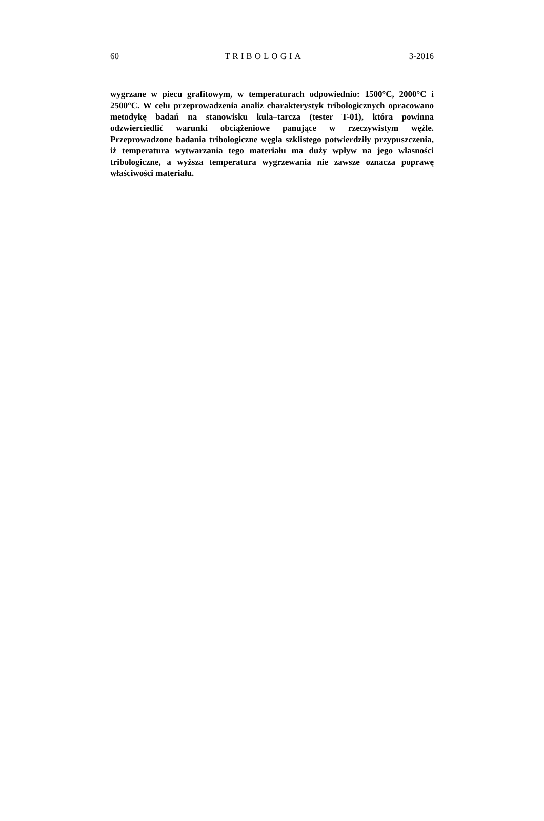60 TRIBOLOGIA 3-2016
wygrzane w piecu grafitowym, w temperaturach odpowiednio: 1500°C, 2000°C i 2500°C. W celu przeprowadzenia analiz charakterystyk tribo­logicznych opracowano metodykę badań na stanowisku kula–tarcza (tester T-01), która powinna odzwierciedlić warunki obciążeniowe panujące w rzeczywistym węźle. Przeprowadzone badania tribologiczne węgla szk­listego potwierdziły przypuszczenia, iż temperatura wytwarzania tego ma­teriału ma duży wpływ na jego własności tribologiczne, a wyższa tempera­tura wygrzewania nie zawsze oznacza poprawę właściwości materiału.